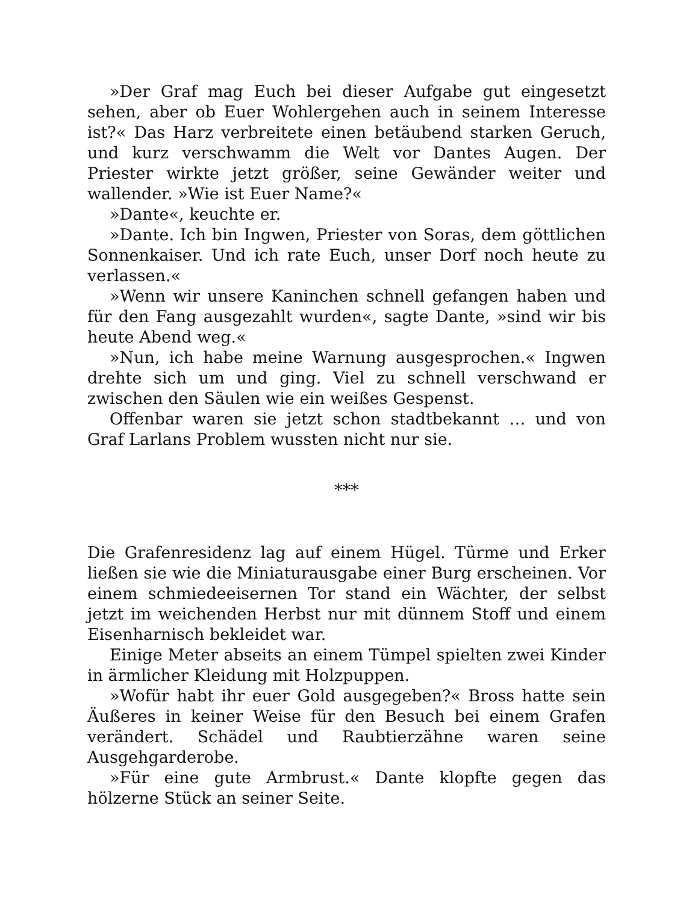»Der Graf mag Euch bei dieser Aufgabe gut eingesetzt sehen, aber ob Euer Wohlergehen auch in seinem Interesse ist?« Das Harz verbreitete einen betäubend starken Geruch, und kurz verschwamm die Welt vor Dantes Augen. Der Priester wirkte jetzt größer, seine Gewänder weiter und wallender. »Wie ist Euer Name?«
»Dante«, keuchte er.
»Dante. Ich bin Ingwen, Priester von Soras, dem göttlichen Sonnenkaiser. Und ich rate Euch, unser Dorf noch heute zu verlassen.«
»Wenn wir unsere Kaninchen schnell gefangen haben und für den Fang ausgezahlt wurden«, sagte Dante, »sind wir bis heute Abend weg.«
»Nun, ich habe meine Warnung ausgesprochen.« Ingwen drehte sich um und ging. Viel zu schnell verschwand er zwischen den Säulen wie ein weißes Gespenst.
Offenbar waren sie jetzt schon stadtbekannt … und von Graf Larlans Problem wussten nicht nur sie.
***
Die Grafenresidenz lag auf einem Hügel. Türme und Erker ließen sie wie die Miniaturausgabe einer Burg erscheinen. Vor einem schmiedeeisernen Tor stand ein Wächter, der selbst jetzt im weichenden Herbst nur mit dünnem Stoff und einem Eisenharnisch bekleidet war.
Einige Meter abseits an einem Tümpel spielten zwei Kinder in ärmlicher Kleidung mit Holzpuppen.
»Wofür habt ihr euer Gold ausgegeben?« Bross hatte sein Äußeres in keiner Weise für den Besuch bei einem Grafen verändert. Schädel und Raubtierzähne waren seine Ausgehgarderobe.
»Für eine gute Armbrust.« Dante klopfte gegen das hölzerne Stück an seiner Seite.